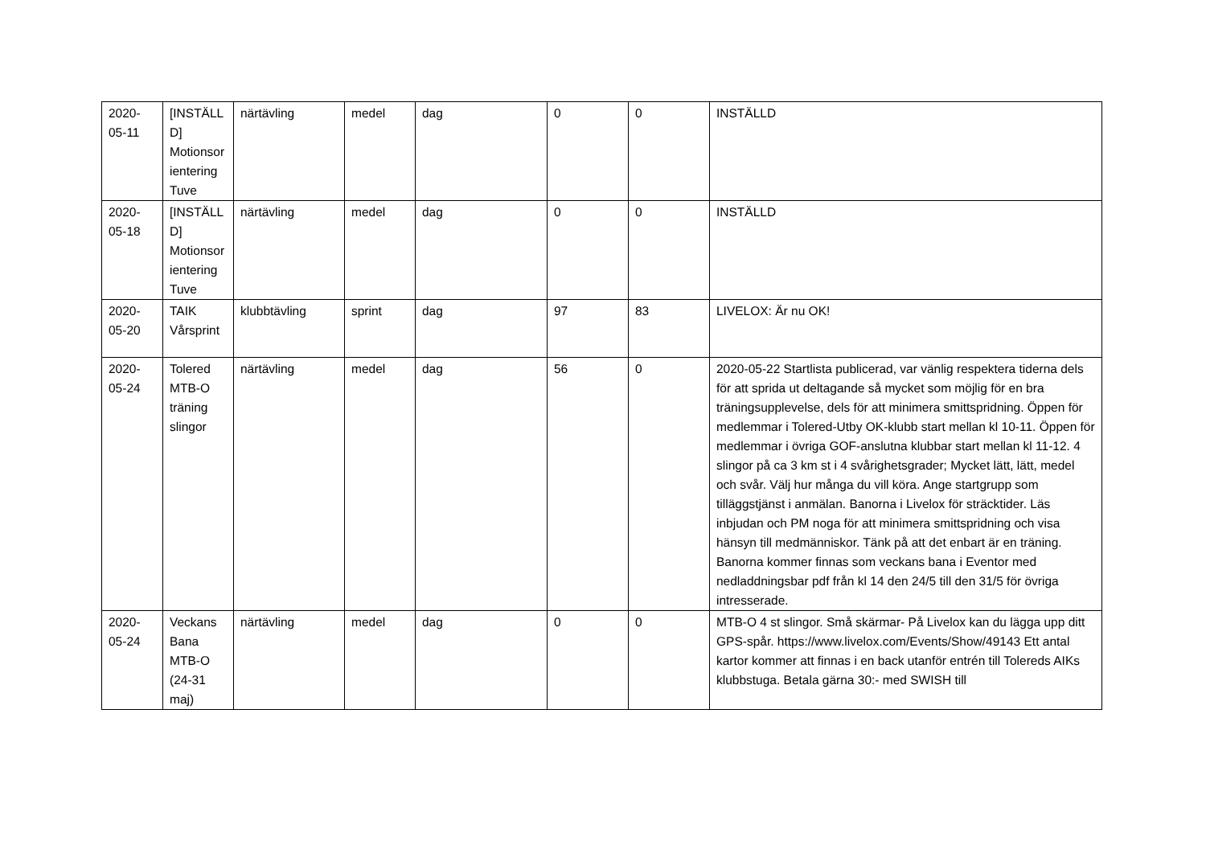| 2020-05-11 | [INSTÄLLD] Motionsorientering Tuve | närtävling | medel | dag | 0 | 0 | INSTÄLLD |
| 2020-05-18 | [INSTÄLLD] Motionsorientering Tuve | närtävling | medel | dag | 0 | 0 | INSTÄLLD |
| 2020-05-20 | TAIK Vårsprint | klubbtävling | sprint | dag | 97 | 83 | LIVELOX: Är nu OK! |
| 2020-05-24 | Tolered MTB-O träning slingor | närtävling | medel | dag | 56 | 0 | 2020-05-22 Startlista publicerad, var vänlig respektera tiderna dels för att sprida ut deltagande så mycket som möjlig för en bra träningsupplevelse, dels för att minimera smittspridning. Öppen för medlemmar i Tolered-Utby OK-klubb start mellan kl 10-11. Öppen för medlemmar i övriga GOF-anslutna klubbar start mellan kl 11-12. 4 slingor på ca 3 km st i 4 svårighetsgrader; Mycket lätt, lätt, medel och svår. Välj hur många du vill köra. Ange startgrupp som tilläggstjänst i anmälan. Banorna i Livelox för sträcktider. Läs inbjudan och PM noga för att minimera smittspridning och visa hänsyn till medmänniskor. Tänk på att det enbart är en träning. Banorna kommer finnas som veckans bana i Eventor med nedladdningsbar pdf från kl 14 den 24/5 till den 31/5 för övriga intresserade. |
| 2020-05-24 | Veckans Bana MTB-O (24-31 maj) | närtävling | medel | dag | 0 | 0 | MTB-O 4 st slingor. Små skärmar- På Livelox kan du lägga upp ditt GPS-spår. https://www.livelox.com/Events/Show/49143 Ett antal kartor kommer att finnas i en back utanför entrén till Tolereds AIKs klubbstuga. Betala gärna 30:- med SWISH till |